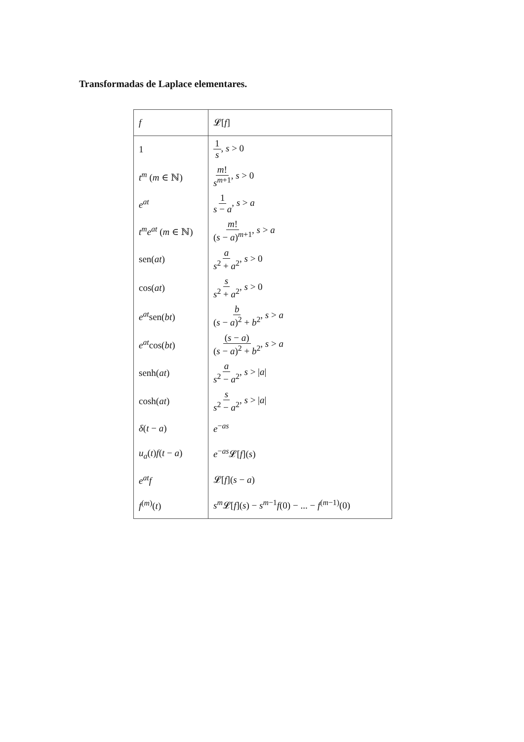Transformadas de Laplace elementares.
| f | 𝓛[ f ] |
| --- | --- |
| 1 | 1 s , s > 0 |
| t<sup>m</sup> ( m ∈ ℕ) | m ! s<sup>m</sup><sup>+1</sup> , s > 0 |
| e<sup>at</sup> | 1 s − a , s > a |
| t<sup>m</sup>e<sup>at</sup> ( m ∈ ℕ) | m ! ( s − a )<sup>m+1</sup> , s > a |
| sen( at ) | a s<sup>2</sup> + a<sup>2</sup> , s > 0 |
| cos( at ) | s s<sup>2</sup> + a<sup>2</sup> , s > 0 |
| e<sup>at</sup> sen( bt ) | b ( s − a )<sup>2</sup> + b<sup>2</sup> , s > a |
| e<sup>at</sup> cos( bt ) | ( s − a ) ( s − a )<sup>2</sup> + b<sup>2</sup> , s > a |
| senh( at ) | a s<sup>2</sup> − a<sup>2</sup> , s > / a / |
| cosh( at ) | s s<sup>2</sup> − a<sup>2</sup> , s > / a / |
| δ ( t − a ) | e<sup>−as</sup> |
| u<sub>a</sub> ( t ) f ( t − a ) | e<sup>−as</sup>𝓛[ f ]( s ) |
| e<sup>at</sup>f | 𝓛[ f ]( s − a ) |
| f<sup>(m)</sup>( t ) | s<sup>m</sup> 𝓛[ f ]( s ) − s<sup>m−1</sup> f (0) − ... − f<sup>(m−1)</sup>(0) |